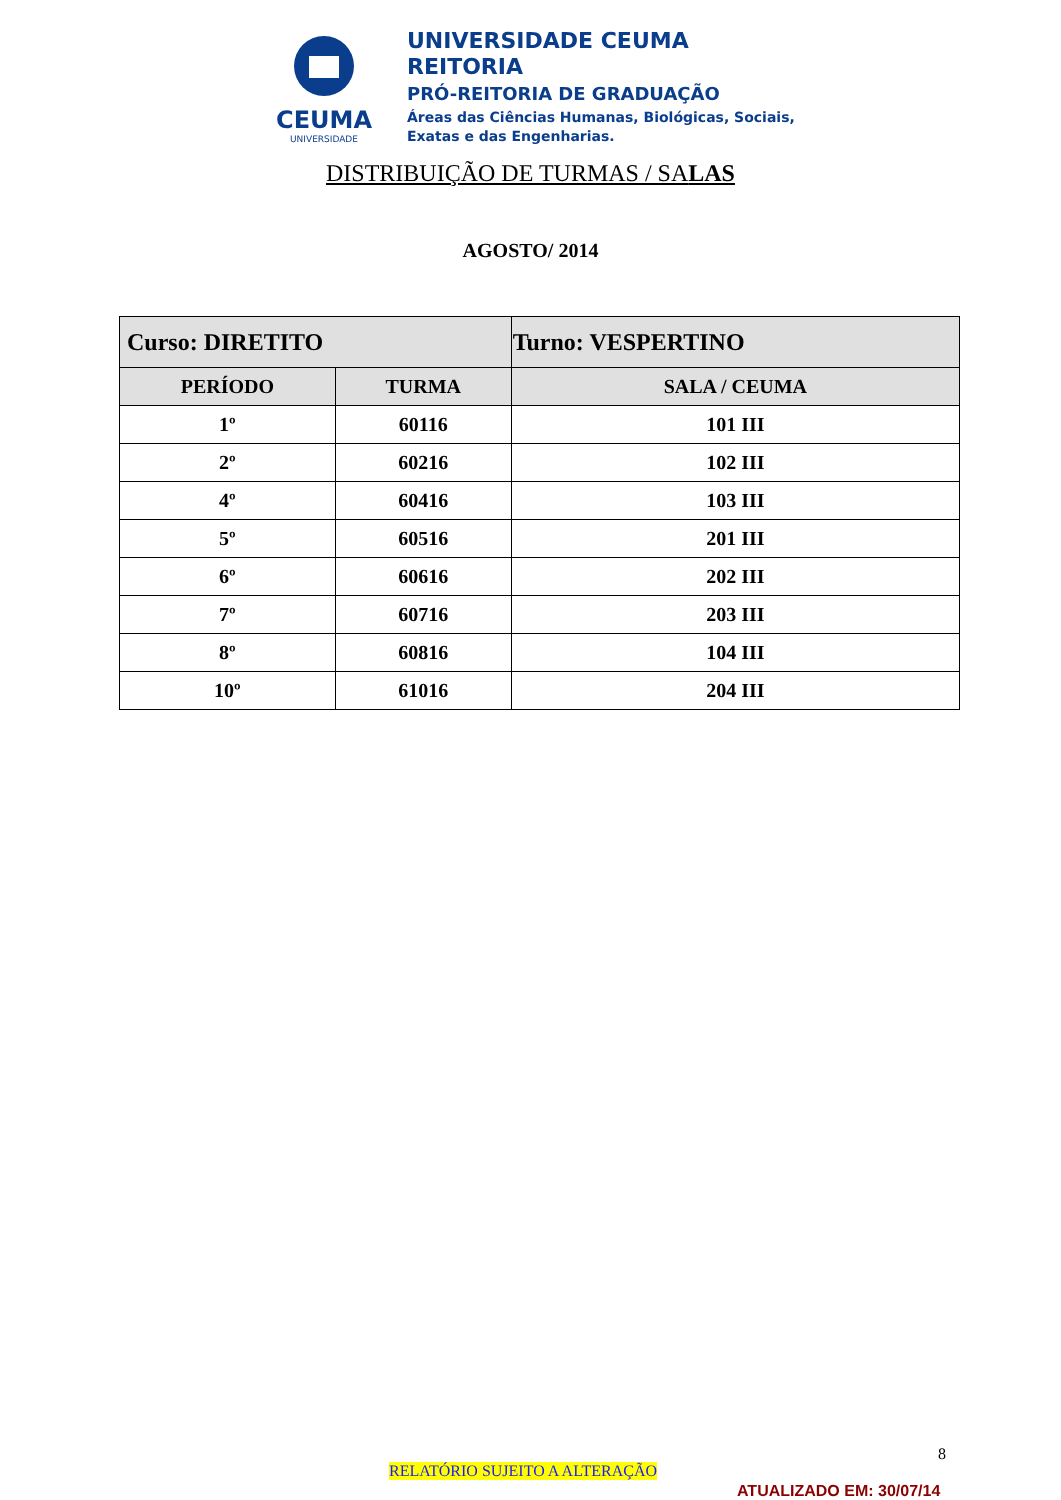CEUMA
UNIVERSIDADE
UNIVERSIDADE CEUMA
REITORIA
PRÓ-REITORIA DE GRADUAÇÃO
Áreas das Ciências Humanas, Biológicas, Sociais,
Exatas e das Engenharias.
DISTRIBUIÇÃO DE TURMAS / SALAS
AGOSTO/ 2014
| Curso: DIRETITO | | Turno: VESPERTINO |
| PERÍODO | TURMA | SALA / CEUMA |
| 1º | 60116 | 101 III |
| 2º | 60216 | 102 III |
| 4º | 60416 | 103 III |
| 5º | 60516 | 201 III |
| 6º | 60616 | 202 III |
| 7º | 60716 | 203 III |
| 8º | 60816 | 104 III |
| 10º | 61016 | 204 III |
8
RELATÓRIO SUJEITO A ALTERAÇÃO
ATUALIZADO EM: 30/07/14